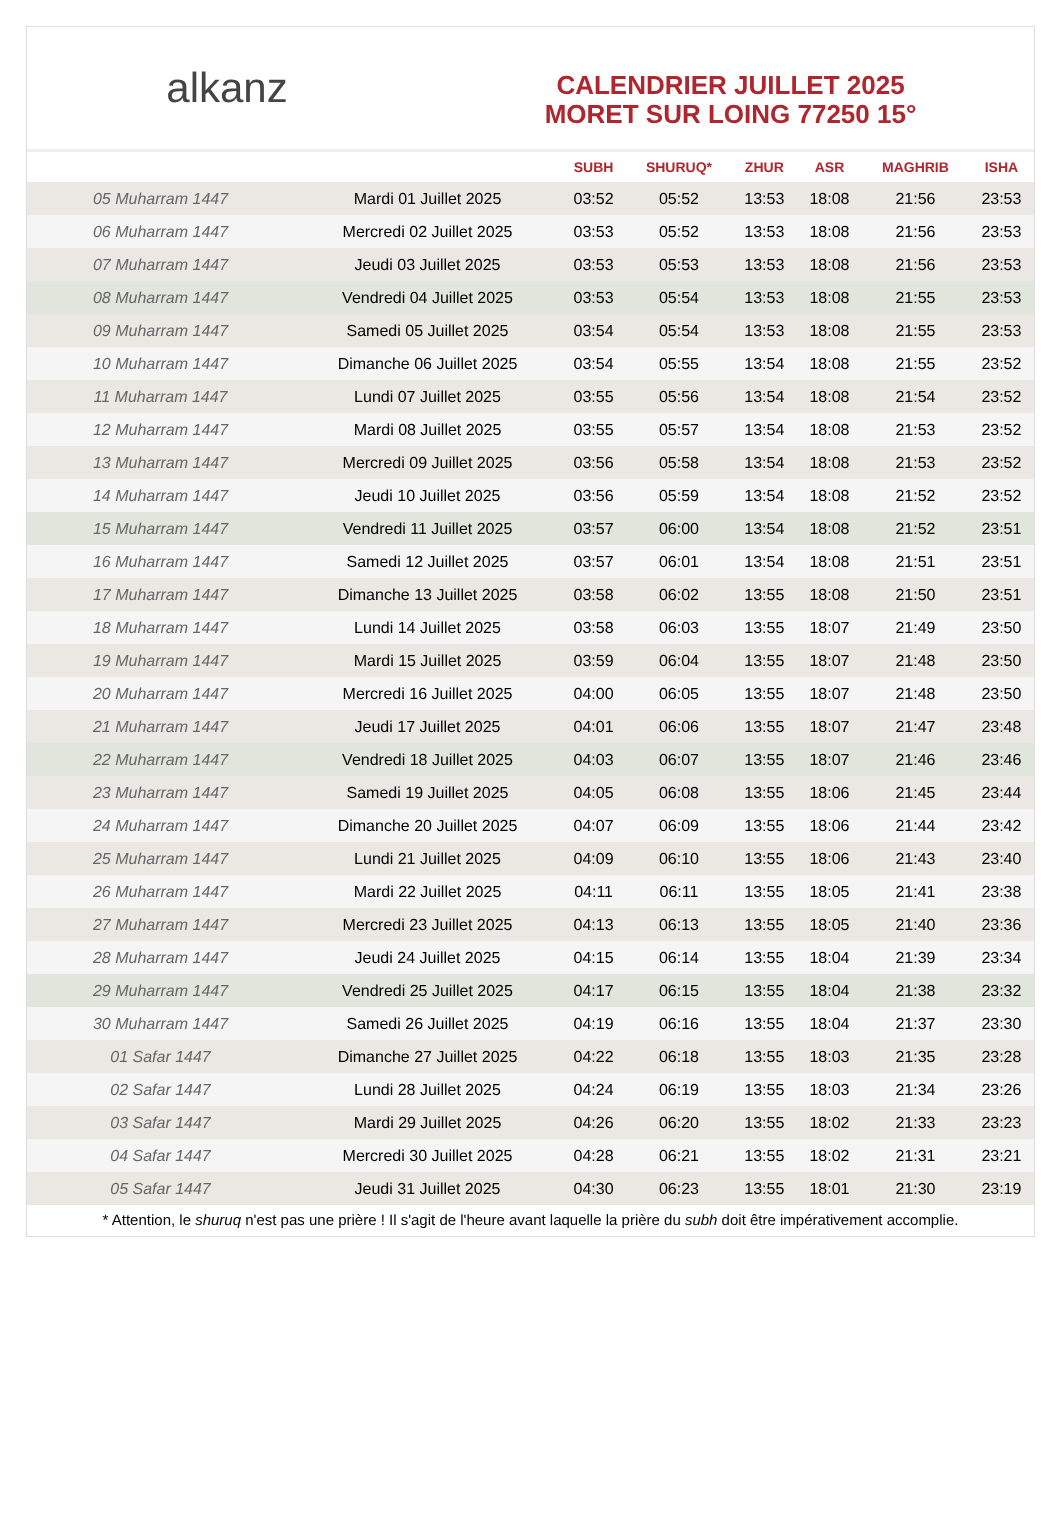alkanz
CALENDRIER JUILLET 2025
MORET SUR LOING 77250 15°
| | | SUBH | SHURUQ* | ZHUR | ASR | MAGHRIB | ISHA |
| --- | --- | --- | --- | --- | --- | --- | --- |
| 05 Muharram 1447 | Mardi 01 Juillet 2025 | 03:52 | 05:52 | 13:53 | 18:08 | 21:56 | 23:53 |
| 06 Muharram 1447 | Mercredi 02 Juillet 2025 | 03:53 | 05:52 | 13:53 | 18:08 | 21:56 | 23:53 |
| 07 Muharram 1447 | Jeudi 03 Juillet 2025 | 03:53 | 05:53 | 13:53 | 18:08 | 21:56 | 23:53 |
| 08 Muharram 1447 | Vendredi 04 Juillet 2025 | 03:53 | 05:54 | 13:53 | 18:08 | 21:55 | 23:53 |
| 09 Muharram 1447 | Samedi 05 Juillet 2025 | 03:54 | 05:54 | 13:53 | 18:08 | 21:55 | 23:53 |
| 10 Muharram 1447 | Dimanche 06 Juillet 2025 | 03:54 | 05:55 | 13:54 | 18:08 | 21:55 | 23:52 |
| 11 Muharram 1447 | Lundi 07 Juillet 2025 | 03:55 | 05:56 | 13:54 | 18:08 | 21:54 | 23:52 |
| 12 Muharram 1447 | Mardi 08 Juillet 2025 | 03:55 | 05:57 | 13:54 | 18:08 | 21:53 | 23:52 |
| 13 Muharram 1447 | Mercredi 09 Juillet 2025 | 03:56 | 05:58 | 13:54 | 18:08 | 21:53 | 23:52 |
| 14 Muharram 1447 | Jeudi 10 Juillet 2025 | 03:56 | 05:59 | 13:54 | 18:08 | 21:52 | 23:52 |
| 15 Muharram 1447 | Vendredi 11 Juillet 2025 | 03:57 | 06:00 | 13:54 | 18:08 | 21:52 | 23:51 |
| 16 Muharram 1447 | Samedi 12 Juillet 2025 | 03:57 | 06:01 | 13:54 | 18:08 | 21:51 | 23:51 |
| 17 Muharram 1447 | Dimanche 13 Juillet 2025 | 03:58 | 06:02 | 13:55 | 18:08 | 21:50 | 23:51 |
| 18 Muharram 1447 | Lundi 14 Juillet 2025 | 03:58 | 06:03 | 13:55 | 18:07 | 21:49 | 23:50 |
| 19 Muharram 1447 | Mardi 15 Juillet 2025 | 03:59 | 06:04 | 13:55 | 18:07 | 21:48 | 23:50 |
| 20 Muharram 1447 | Mercredi 16 Juillet 2025 | 04:00 | 06:05 | 13:55 | 18:07 | 21:48 | 23:50 |
| 21 Muharram 1447 | Jeudi 17 Juillet 2025 | 04:01 | 06:06 | 13:55 | 18:07 | 21:47 | 23:48 |
| 22 Muharram 1447 | Vendredi 18 Juillet 2025 | 04:03 | 06:07 | 13:55 | 18:07 | 21:46 | 23:46 |
| 23 Muharram 1447 | Samedi 19 Juillet 2025 | 04:05 | 06:08 | 13:55 | 18:06 | 21:45 | 23:44 |
| 24 Muharram 1447 | Dimanche 20 Juillet 2025 | 04:07 | 06:09 | 13:55 | 18:06 | 21:44 | 23:42 |
| 25 Muharram 1447 | Lundi 21 Juillet 2025 | 04:09 | 06:10 | 13:55 | 18:06 | 21:43 | 23:40 |
| 26 Muharram 1447 | Mardi 22 Juillet 2025 | 04:11 | 06:11 | 13:55 | 18:05 | 21:41 | 23:38 |
| 27 Muharram 1447 | Mercredi 23 Juillet 2025 | 04:13 | 06:13 | 13:55 | 18:05 | 21:40 | 23:36 |
| 28 Muharram 1447 | Jeudi 24 Juillet 2025 | 04:15 | 06:14 | 13:55 | 18:04 | 21:39 | 23:34 |
| 29 Muharram 1447 | Vendredi 25 Juillet 2025 | 04:17 | 06:15 | 13:55 | 18:04 | 21:38 | 23:32 |
| 30 Muharram 1447 | Samedi 26 Juillet 2025 | 04:19 | 06:16 | 13:55 | 18:04 | 21:37 | 23:30 |
| 01 Safar 1447 | Dimanche 27 Juillet 2025 | 04:22 | 06:18 | 13:55 | 18:03 | 21:35 | 23:28 |
| 02 Safar 1447 | Lundi 28 Juillet 2025 | 04:24 | 06:19 | 13:55 | 18:03 | 21:34 | 23:26 |
| 03 Safar 1447 | Mardi 29 Juillet 2025 | 04:26 | 06:20 | 13:55 | 18:02 | 21:33 | 23:23 |
| 04 Safar 1447 | Mercredi 30 Juillet 2025 | 04:28 | 06:21 | 13:55 | 18:02 | 21:31 | 23:21 |
| 05 Safar 1447 | Jeudi 31 Juillet 2025 | 04:30 | 06:23 | 13:55 | 18:01 | 21:30 | 23:19 |
* Attention, le shuruq n'est pas une prière ! Il s'agit de l'heure avant laquelle la prière du subh doit être impérativement accomplie.